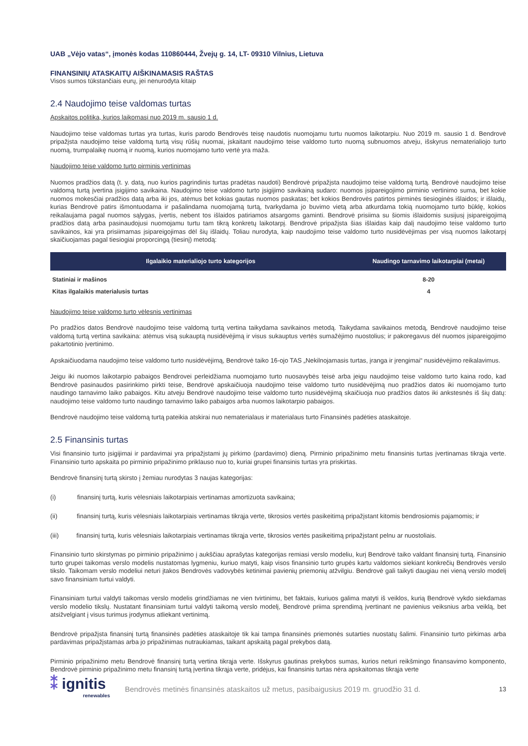UAB „Vėjo vatas“, įmonės kodas 110860444, Žvejų g. 14, LT- 09310 Vilnius, Lietuva
FINANSINIŲ ATASKAITŲ AIŠKINAMASIS RAŠTAS
Visos sumos tūkstančiais eurų, jei nenurodyta kitaip
2.4 Naudojimo teise valdomas turtas
Apskaitos politika, kurios laikomasi nuo 2019 m. sausio 1 d.
Naudojimo teise valdomas turtas yra turtas, kuris parodo Bendrovės teisę naudotis nuomojamu turtu nuomos laikotarpiu. Nuo 2019 m. sausio 1 d. Bendrovė pripažįsta naudojimo teise valdomą turtą visų rūšių nuomai, įskaitant naudojimo teise valdomo turto nuomą subnuomos atveju, išskyrus nematerialiojo turto nuomą, trumpalaikę nuomą ir nuomą, kurios nuomojamo turto vertė yra maža.
Naudojimo teise valdomo turto pirminis vertinimas
Nuomos pradžios datą (t. y. datą, nuo kurios pagrindinis turtas pradėtas naudoti) Bendrovė pripažįsta naudojimo teise valdomą turtą. Bendrovė naudojimo teise valdomą turtą įvertina įsigijimo savikaina. Naudojimo teise valdomo turto įsigijimo savikainą sudaro: nuomos įsipareigojimo pirminio vertinimo suma, bet kokie nuomos mokesčiai pradžios datą arba iki jos, atėmus bet kokias gautas nuomos paskatas; bet kokios Bendrovės patirtos pirminės tiesioginės išlaidos; ir išlaidų, kurias Bendrovė patirs išmontuodama ir pašalindama nuomojamą turtą, tvarkydama jo buvimo vietą arba atkurdama tokią nuomojamo turto būklę, kokios reikalaujama pagal nuomos sąlygas, įvertis, nebent tos išlaidos patiriamos atsargoms gaminti. Bendrovė prisiima su šiomis išlaidomis susijusį įsipareigojimą pradžios datą arba pasinaudojusi nuomojamu turtu tam tikrą konkretų laikotarpį. Bendrovė pripažįsta šias išlaidas kaip dalį naudojimo teise valdomo turto savikainos, kai yra prisiimamas įsipareigojimas dėl šių išlaidų. Toliau nurodyta, kaip naudojimo teise valdomo turto nusidėvėjimas per visą nuomos laikotarpį skaičiuojamas pagal tiesiogiai proporcingą (tiesinį) metodą:
| Ilgalaikio materialiojo turto kategorijos | Naudingo tarnavimo laikotarpiai (metai) |
| --- | --- |
| Statiniai ir mašinos | 8-20 |
| Kitas ilgalaikis materialusis turtas | 4 |
Naudojimo teise valdomo turto vėlesnis vertinimas
Po pradžios datos Bendrovė naudojimo teise valdomą turtą vertina taikydama savikainos metodą. Taikydama savikainos metodą, Bendrovė naudojimo teise valdomą turtą vertina savikaina: atėmus visą sukauptą nusidėvėjimą ir visus sukauptus vertės sumažėjimo nuostolius; ir pakoregavus dėl nuomos įsipareigojimo pakartotinio įvertinimo.
Apskaičiuodama naudojimo teise valdomo turto nusidėvėjimą, Bendrovė taiko 16-ojo TAS „Nekilnojamasis turtas, įranga ir įrengimai“ nusidėvėjimo reikalavimus.
Jeigu iki nuomos laikotarpio pabaigos Bendrovei perleidžiama nuomojamo turto nuosavybės teisė arba jeigu naudojimo teise valdomo turto kaina rodo, kad Bendrovė pasinaudos pasirinkimo pirkti teise, Bendrovė apskaičiuoja naudojimo teise valdomo turto nusidėvėjimą nuo pradžios datos iki nuomojamo turto naudingo tarnavimo laiko pabaigos. Kitu atveju Bendrovė naudojimo teise valdomo turto nusidėvėjimą skaičiuoja nuo pradžios datos iki ankstesnės iš šių datų: naudojimo teise valdomo turto naudingo tarnavimo laiko pabaigos arba nuomos laikotarpio pabaigos.
Bendrovė naudojimo teise valdomą turtą pateikia atskirai nuo nematerialaus ir materialaus turto Finansinės padėties ataskaitoje.
2.5 Finansinis turtas
Visi finansinio turto įsigijimai ir pardavimai yra pripažįstami jų pirkimo (pardavimo) dieną. Pirminio pripažinimo metu finansinis turtas įvertinamas tikrąja verte. Finansinio turto apskaita po pirminio pripažinimo priklauso nuo to, kuriai grupei finansinis turtas yra priskirtas.
Bendrovė finansinį turtą skirsto į žemiau nurodytas 3 naujas kategorijas:
(i) finansinį turtą, kuris vėlesniais laikotarpiais vertinamas amortizuota savikaina;
(ii) finansinį turtą, kuris vėlesniais laikotarpiais vertinamas tikrąja verte, tikrosios vertės pasikeitimą pripažįstant kitomis bendrosiomis pajamomis; ir
(iii) finansinį turtą, kuris vėlesniais laikotarpiais vertinamas tikrąja verte, tikrosios vertės pasikeitimą pripažįstant pelnu ar nuostoliais.
Finansinio turto skirstymas po pirminio pripažinimo į aukščiau aprašytas kategorijas remiasi verslo modeliu, kurį Bendrovė taiko valdant finansinį turtą. Finansinio turto grupei taikomas verslo modelis nustatomas lygmeniu, kuriuo matyti, kaip visos finansinio turto grupės kartu valdomos siekiant konkrečių Bendrovės verslo tikslo. Taikomam verslo modeliui neturi įtakos Bendrovės vadovybės ketinimai pavienių priemonių atžvilgiu. Bendrovė gali taikyti daugiau nei vieną verslo modelį savo finansiniam turtui valdyti.
Finansiniam turtui valdyti taikomas verslo modelis grindžiamas ne vien tvirtinimu, bet faktais, kuriuos galima matyti iš veiklos, kurią Bendrovė vykdo siekdamas verslo modelio tikslų. Nustatant finansiniam turtui valdyti taikomą verslo modelį, Bendrovė priima sprendimą įvertinant ne pavienius veiksnius arba veiklą, bet atsižvelgiant į visus turimus įrodymus atliekant vertinimą.
Bendrovė pripažįsta finansinį turtą finansinės padėties ataskaitoje tik kai tampa finansinės priemonės sutarties nuostatų šalimi. Finansinio turto pirkimas arba pardavimas pripažįstamas arba jo pripažinimas nutraukiamas, taikant apskaitą pagal prekybos datą.
Pirminio pripažinimo metu Bendrovė finansinį turtą vertina tikrąja verte. Išskyrus gautinas prekybos sumas, kurios neturi reikšmingo finansavimo komponento, Bendrovė pirminio pripažinimo metu finansinį turtą įvertina tikrąja verte, pridėjus, kai finansinis turtas nėra apskaitomas tikrąja verte
⁑ ignitis
renewables
Bendrovės metinės finansinės ataskaitos už metus, pasibaigusius 2019 m. gruodžio 31 d.
13